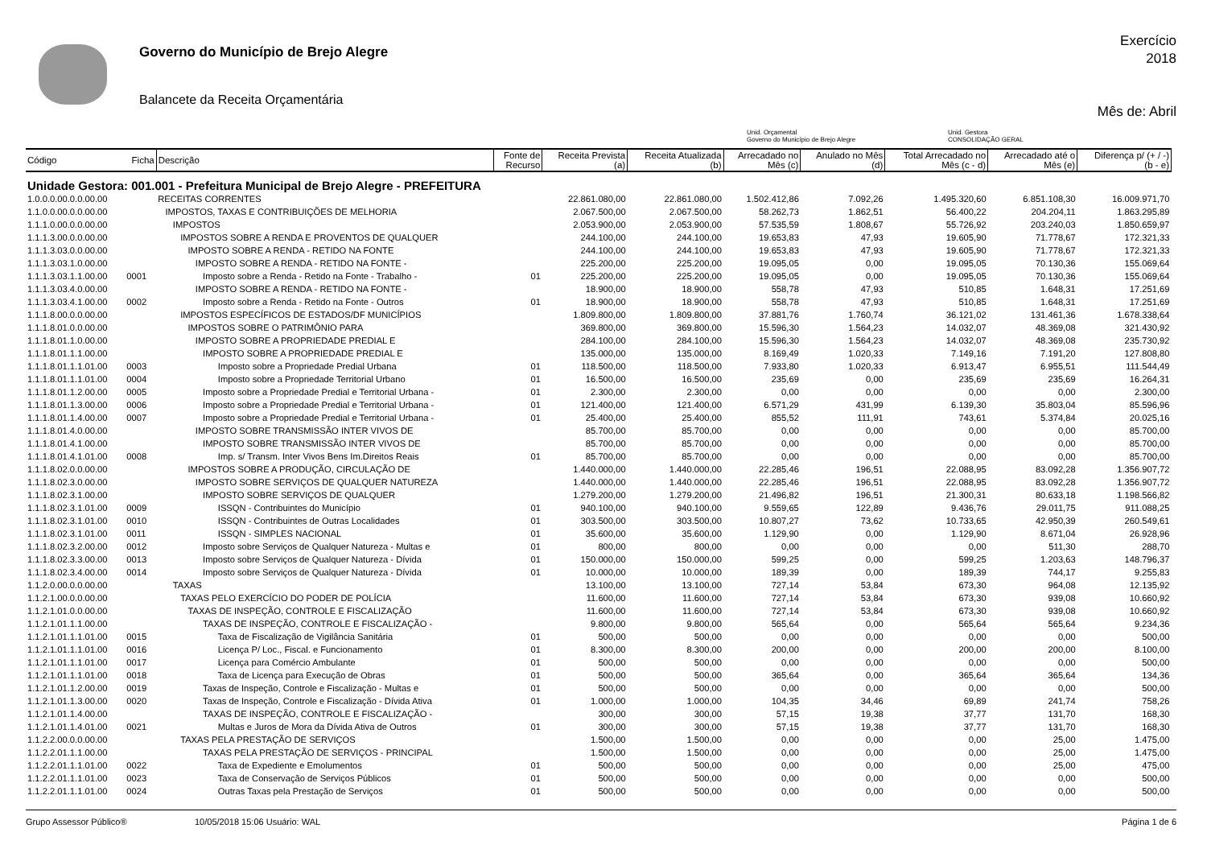Governo do Município de Brejo Alegre
Balancete da Receita Orçamentária
Exercício
2018
Mês de: Abril
Unid. Orçamental
Governo do Município de Brejo Alegre
Unid. Gestora
CONSOLIDAÇÃO GERAL
| Código | Ficha | Descrição | Fonte de Recurso | Receita Prevista (a) | Receita Atualizada (b) | Arrecadado no Mês (c) | Anulado no Mês (d) | Total Arrecadado no Mês (c - d) | Arrecadado até o Mês (e) | Diferença p/ (+ / -) (b - e) |
| --- | --- | --- | --- | --- | --- | --- | --- | --- | --- | --- |
| Unidade Gestora: 001.001 - Prefeitura Municipal de Brejo Alegre - PREFEITURA | | | | | | | | | | |
| 1.0.0.0.00.0.0.00.00 | | RECEITAS CORRENTES | | 22.861.080,00 | 22.861.080,00 | 1.502.412,86 | 7.092,26 | 1.495.320,60 | 6.851.108,30 | 16.009.971,70 |
| 1.1.0.0.00.0.0.00.00 | | IMPOSTOS, TAXAS E CONTRIBUIÇÕES DE MELHORIA | | 2.067.500,00 | 2.067.500,00 | 58.262,73 | 1.862,51 | 56.400,22 | 204.204,11 | 1.863.295,89 |
| 1.1.1.0.00.0.0.00.00 | | IMPOSTOS | | 2.053.900,00 | 2.053.900,00 | 57.535,59 | 1.808,67 | 55.726,92 | 203.240,03 | 1.850.659,97 |
| 1.1.1.3.00.0.0.00.00 | | IMPOSTOS SOBRE A RENDA E PROVENTOS DE QUALQUER | | 244.100,00 | 244.100,00 | 19.653,83 | 47,93 | 19.605,90 | 71.778,67 | 172.321,33 |
| 1.1.1.3.03.0.0.00.00 | | IMPOSTO SOBRE A RENDA - RETIDO NA FONTE | | 244.100,00 | 244.100,00 | 19.653,83 | 47,93 | 19.605,90 | 71.778,67 | 172.321,33 |
| 1.1.1.3.03.1.0.00.00 | | IMPOSTO SOBRE A RENDA - RETIDO NA FONTE - | | 225.200,00 | 225.200,00 | 19.095,05 | 0,00 | 19.095,05 | 70.130,36 | 155.069,64 |
| 1.1.1.3.03.1.1.00.00 | 0001 | Imposto sobre a Renda - Retido na Fonte - Trabalho - | 01 | 225.200,00 | 225.200,00 | 19.095,05 | 0,00 | 19.095,05 | 70.130,36 | 155.069,64 |
| 1.1.1.3.03.4.0.00.00 | | IMPOSTO SOBRE A RENDA - RETIDO NA FONTE - | | 18.900,00 | 18.900,00 | 558,78 | 47,93 | 510,85 | 1.648,31 | 17.251,69 |
| 1.1.1.3.03.4.1.00.00 | 0002 | Imposto sobre a Renda - Retido na Fonte - Outros | 01 | 18.900,00 | 18.900,00 | 558,78 | 47,93 | 510,85 | 1.648,31 | 17.251,69 |
| 1.1.1.8.00.0.0.00.00 | | IMPOSTOS ESPECÍFICOS DE ESTADOS/DF MUNICÍPIOS | | 1.809.800,00 | 1.809.800,00 | 37.881,76 | 1.760,74 | 36.121,02 | 131.461,36 | 1.678.338,64 |
| 1.1.1.8.01.0.0.00.00 | | IMPOSTOS SOBRE O PATRIMÔNIO PARA | | 369.800,00 | 369.800,00 | 15.596,30 | 1.564,23 | 14.032,07 | 48.369,08 | 321.430,92 |
| 1.1.1.8.01.1.0.00.00 | | IMPOSTO SOBRE A PROPRIEDADE PREDIAL E | | 284.100,00 | 284.100,00 | 15.596,30 | 1.564,23 | 14.032,07 | 48.369,08 | 235.730,92 |
| 1.1.1.8.01.1.1.00.00 | | IMPOSTO SOBRE A PROPRIEDADE PREDIAL E | | 135.000,00 | 135.000,00 | 8.169,49 | 1.020,33 | 7.149,16 | 7.191,20 | 127.808,80 |
| 1.1.1.8.01.1.1.01.00 | 0003 | Imposto sobre a Propriedade Predial Urbana | 01 | 118.500,00 | 118.500,00 | 7.933,80 | 1.020,33 | 6.913,47 | 6.955,51 | 111.544,49 |
| 1.1.1.8.01.1.1.01.00 | 0004 | Imposto sobre a Propriedade Territorial Urbano | 01 | 16.500,00 | 16.500,00 | 235,69 | 0,00 | 235,69 | 235,69 | 16.264,31 |
| 1.1.1.8.01.1.2.00.00 | 0005 | Imposto sobre a Propriedade Predial e Territorial Urbana - | 01 | 2.300,00 | 2.300,00 | 0,00 | 0,00 | 0,00 | 0,00 | 2.300,00 |
| 1.1.1.8.01.1.3.00.00 | 0006 | Imposto sobre a Propriedade Predial e Territorial Urbana - | 01 | 121.400,00 | 121.400,00 | 6.571,29 | 431,99 | 6.139,30 | 35.803,04 | 85.596,96 |
| 1.1.1.8.01.1.4.00.00 | 0007 | Imposto sobre a Propriedade Predial e Territorial Urbana - | 01 | 25.400,00 | 25.400,00 | 855,52 | 111,91 | 743,61 | 5.374,84 | 20.025,16 |
| 1.1.1.8.01.4.0.00.00 | | IMPOSTO SOBRE TRANSMISSÃO INTER VIVOS DE | | 85.700,00 | 85.700,00 | 0,00 | 0,00 | 0,00 | 0,00 | 85.700,00 |
| 1.1.1.8.01.4.1.00.00 | | IMPOSTO SOBRE TRANSMISSÃO INTER VIVOS DE | | 85.700,00 | 85.700,00 | 0,00 | 0,00 | 0,00 | 0,00 | 85.700,00 |
| 1.1.1.8.01.4.1.01.00 | 0008 | Imp. s/ Transm. Inter Vivos Bens Im.Direitos Reais | 01 | 85.700,00 | 85.700,00 | 0,00 | 0,00 | 0,00 | 0,00 | 85.700,00 |
| 1.1.1.8.02.0.0.00.00 | | IMPOSTOS SOBRE A PRODUÇÃO, CIRCULAÇÃO DE | | 1.440.000,00 | 1.440.000,00 | 22.285,46 | 196,51 | 22.088,95 | 83.092,28 | 1.356.907,72 |
| 1.1.1.8.02.3.0.00.00 | | IMPOSTO SOBRE SERVIÇOS DE QUALQUER NATUREZA | | 1.440.000,00 | 1.440.000,00 | 22.285,46 | 196,51 | 22.088,95 | 83.092,28 | 1.356.907,72 |
| 1.1.1.8.02.3.1.00.00 | | IMPOSTO SOBRE SERVIÇOS DE QUALQUER | | 1.279.200,00 | 1.279.200,00 | 21.496,82 | 196,51 | 21.300,31 | 80.633,18 | 1.198.566,82 |
| 1.1.1.8.02.3.1.01.00 | 0009 | ISSQN - Contribuintes do Município | 01 | 940.100,00 | 940.100,00 | 9.559,65 | 122,89 | 9.436,76 | 29.011,75 | 911.088,25 |
| 1.1.1.8.02.3.1.01.00 | 0010 | ISSQN - Contribuintes de Outras Localidades | 01 | 303.500,00 | 303.500,00 | 10.807,27 | 73,62 | 10.733,65 | 42.950,39 | 260.549,61 |
| 1.1.1.8.02.3.1.01.00 | 0011 | ISSQN - SIMPLES NACIONAL | 01 | 35.600,00 | 35.600,00 | 1.129,90 | 0,00 | 1.129,90 | 8.671,04 | 26.928,96 |
| 1.1.1.8.02.3.2.00.00 | 0012 | Imposto sobre Serviços de Qualquer Natureza - Multas e | 01 | 800,00 | 800,00 | 0,00 | 0,00 | 0,00 | 511,30 | 288,70 |
| 1.1.1.8.02.3.3.00.00 | 0013 | Imposto sobre Serviços de Qualquer Natureza - Dívida | 01 | 150.000,00 | 150.000,00 | 599,25 | 0,00 | 599,25 | 1.203,63 | 148.796,37 |
| 1.1.1.8.02.3.4.00.00 | 0014 | Imposto sobre Serviços de Qualquer Natureza - Dívida | 01 | 10.000,00 | 10.000,00 | 189,39 | 0,00 | 189,39 | 744,17 | 9.255,83 |
| 1.1.2.0.00.0.0.00.00 | | TAXAS | | 13.100,00 | 13.100,00 | 727,14 | 53,84 | 673,30 | 964,08 | 12.135,92 |
| 1.1.2.1.00.0.0.00.00 | | TAXAS PELO EXERCÍCIO DO PODER DE POLÍCIA | | 11.600,00 | 11.600,00 | 727,14 | 53,84 | 673,30 | 939,08 | 10.660,92 |
| 1.1.2.1.01.0.0.00.00 | | TAXAS DE INSPEÇÃO, CONTROLE E FISCALIZAÇÃO | | 11.600,00 | 11.600,00 | 727,14 | 53,84 | 673,30 | 939,08 | 10.660,92 |
| 1.1.2.1.01.1.1.00.00 | | TAXAS DE INSPEÇÃO, CONTROLE E FISCALIZAÇÃO - | | 9.800,00 | 9.800,00 | 565,64 | 0,00 | 565,64 | 565,64 | 9.234,36 |
| 1.1.2.1.01.1.1.01.00 | 0015 | Taxa de Fiscalização de Vigilância Sanitária | 01 | 500,00 | 500,00 | 0,00 | 0,00 | 0,00 | 0,00 | 500,00 |
| 1.1.2.1.01.1.1.01.00 | 0016 | Licença P/ Loc., Fiscal. e Funcionamento | 01 | 8.300,00 | 8.300,00 | 200,00 | 0,00 | 200,00 | 200,00 | 8.100,00 |
| 1.1.2.1.01.1.1.01.00 | 0017 | Licença para Comércio Ambulante | 01 | 500,00 | 500,00 | 0,00 | 0,00 | 0,00 | 0,00 | 500,00 |
| 1.1.2.1.01.1.1.01.00 | 0018 | Taxa de Licença para Execução de Obras | 01 | 500,00 | 500,00 | 365,64 | 0,00 | 365,64 | 365,64 | 134,36 |
| 1.1.2.1.01.1.2.00.00 | 0019 | Taxas de Inspeção, Controle e Fiscalização - Multas e | 01 | 500,00 | 500,00 | 0,00 | 0,00 | 0,00 | 0,00 | 500,00 |
| 1.1.2.1.01.1.3.00.00 | 0020 | Taxas de Inspeção, Controle e Fiscalização - Dívida Ativa | 01 | 1.000,00 | 1.000,00 | 104,35 | 34,46 | 69,89 | 241,74 | 758,26 |
| 1.1.2.1.01.1.4.00.00 | | TAXAS DE INSPEÇÃO, CONTROLE E FISCALIZAÇÃO - | | 300,00 | 300,00 | 57,15 | 19,38 | 37,77 | 131,70 | 168,30 |
| 1.1.2.1.01.1.4.01.00 | 0021 | Multas e Juros de Mora da Dívida Ativa de Outros | 01 | 300,00 | 300,00 | 57,15 | 19,38 | 37,77 | 131,70 | 168,30 |
| 1.1.2.2.00.0.0.00.00 | | TAXAS PELA PRESTAÇÃO DE SERVIÇOS | | 1.500,00 | 1.500,00 | 0,00 | 0,00 | 0,00 | 25,00 | 1.475,00 |
| 1.1.2.2.01.1.1.00.00 | | TAXAS PELA PRESTAÇÃO DE SERVIÇOS - PRINCIPAL | | 1.500,00 | 1.500,00 | 0,00 | 0,00 | 0,00 | 25,00 | 1.475,00 |
| 1.1.2.2.01.1.1.01.00 | 0022 | Taxa de Expediente e Emolumentos | 01 | 500,00 | 500,00 | 0,00 | 0,00 | 0,00 | 25,00 | 475,00 |
| 1.1.2.2.01.1.1.01.00 | 0023 | Taxa de Conservação de Serviços Públicos | 01 | 500,00 | 500,00 | 0,00 | 0,00 | 0,00 | 0,00 | 500,00 |
| 1.1.2.2.01.1.1.01.00 | 0024 | Outras Taxas pela Prestação de Serviços | 01 | 500,00 | 500,00 | 0,00 | 0,00 | 0,00 | 0,00 | 500,00 |
Grupo Assessor Público® 10/05/2018 15:06 Usuário: WAL Página 1 de 6